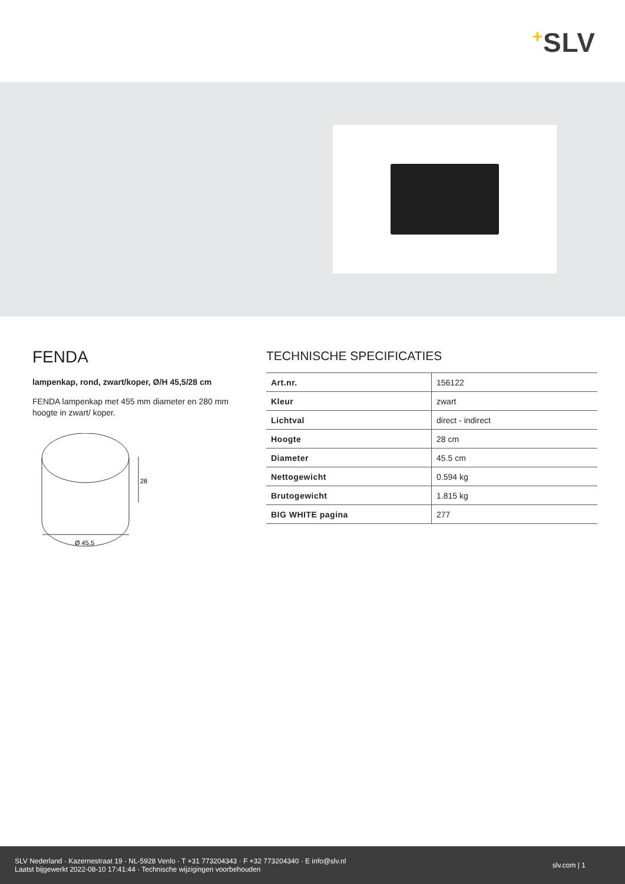+SLV
FENDA
lampenkap, rond, zwart/koper, Ø/H 45,5/28 cm
FENDA lampenkap met 455 mm diameter en 280 mm hoogte in zwart/ koper.
28
Ø 45,5
TECHNISCHE SPECIFICATIES
| Art.nr. | 156122 |
| Kleur | zwart |
| Lichtval | direct - indirect |
| Hoogte | 28 cm |
| Diameter | 45.5 cm |
| Nettogewicht | 0.594 kg |
| Brutogewicht | 1.815 kg |
| BIG WHITE pagina | 277 |
SLV Nederland · Kazernestraat 19 · NL-5928 Venlo · T +31 773204343 · F +32 773204340 · E info@slv.nl
Laatst bijgewerkt 2022-08-10 17:41:44 · Technische wijzigingen voorbehouden
slv.com | 1